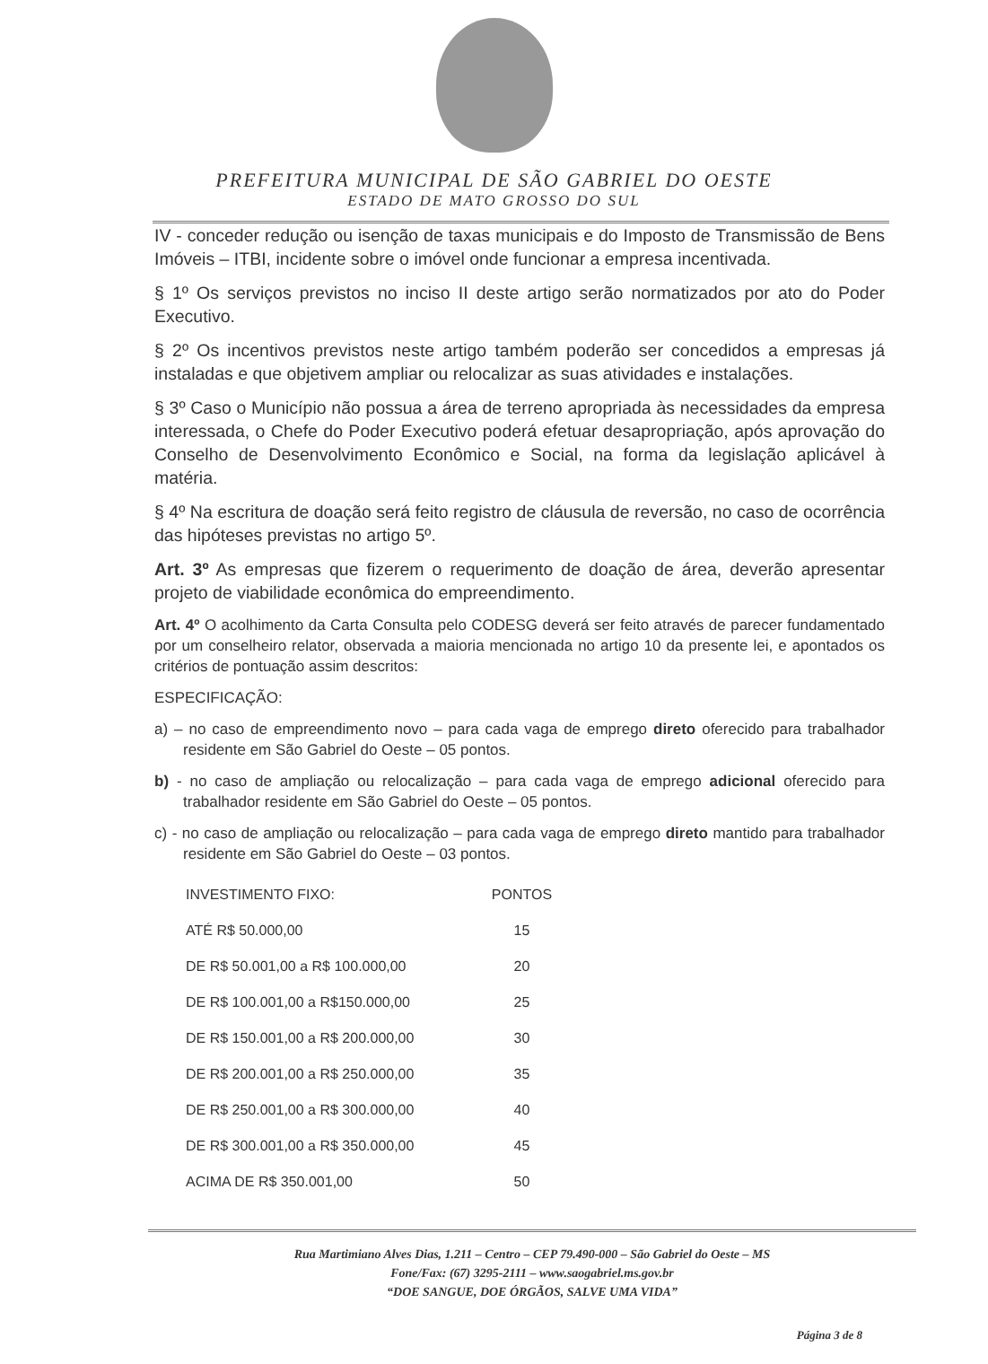PREFEITURA MUNICIPAL DE SÃO GABRIEL DO OESTE
ESTADO DE MATO GROSSO DO SUL
IV - conceder redução ou isenção de taxas municipais e do Imposto de Transmissão de Bens Imóveis – ITBI, incidente sobre o imóvel onde funcionar a empresa incentivada.
§ 1º Os serviços previstos no inciso II deste artigo serão normatizados por ato do Poder Executivo.
§ 2º Os incentivos previstos neste artigo também poderão ser concedidos a empresas já instaladas e que objetivem ampliar ou relocalizar as suas atividades e instalações.
§ 3º Caso o Município não possua a área de terreno apropriada às necessidades da empresa interessada, o Chefe do Poder Executivo poderá efetuar desapropriação, após aprovação do Conselho de Desenvolvimento Econômico e Social, na forma da legislação aplicável à matéria.
§ 4º Na escritura de doação será feito registro de cláusula de reversão, no caso de ocorrência das hipóteses previstas no artigo 5º.
Art. 3º As empresas que fizerem o requerimento de doação de área, deverão apresentar projeto de viabilidade econômica do empreendimento.
Art. 4º O acolhimento da Carta Consulta pelo CODESG deverá ser feito através de parecer fundamentado por um conselheiro relator, observada a maioria mencionada no artigo 10 da presente lei, e apontados os critérios de pontuação assim descritos:
ESPECIFICAÇÃO:
a) – no caso de empreendimento novo – para cada vaga de emprego direto oferecido para trabalhador residente em São Gabriel do Oeste – 05 pontos.
b) - no caso de ampliação ou relocalização – para cada vaga de emprego adicional oferecido para trabalhador residente em São Gabriel do Oeste – 05 pontos.
c) - no caso de ampliação ou relocalização – para cada vaga de emprego direto mantido para trabalhador residente em São Gabriel do Oeste – 03 pontos.
| INVESTIMENTO FIXO: | PONTOS |
| --- | --- |
| ATÉ R$ 50.000,00 | 15 |
| DE R$ 50.001,00 a R$ 100.000,00 | 20 |
| DE R$ 100.001,00 a R$150.000,00 | 25 |
| DE R$ 150.001,00 a R$ 200.000,00 | 30 |
| DE R$ 200.001,00 a R$ 250.000,00 | 35 |
| DE R$ 250.001,00 a R$ 300.000,00 | 40 |
| DE R$ 300.001,00 a R$ 350.000,00 | 45 |
| ACIMA DE R$ 350.001,00 | 50 |
Rua Martimiano Alves Dias, 1.211 – Centro – CEP 79.490-000 – São Gabriel do Oeste – MS
Fone/Fax: (67) 3295-2111 – www.saogabriel.ms.gov.br
“DOE SANGUE, DOE ÓRGÃOS, SALVE UMA VIDA”
Página 3 de 8